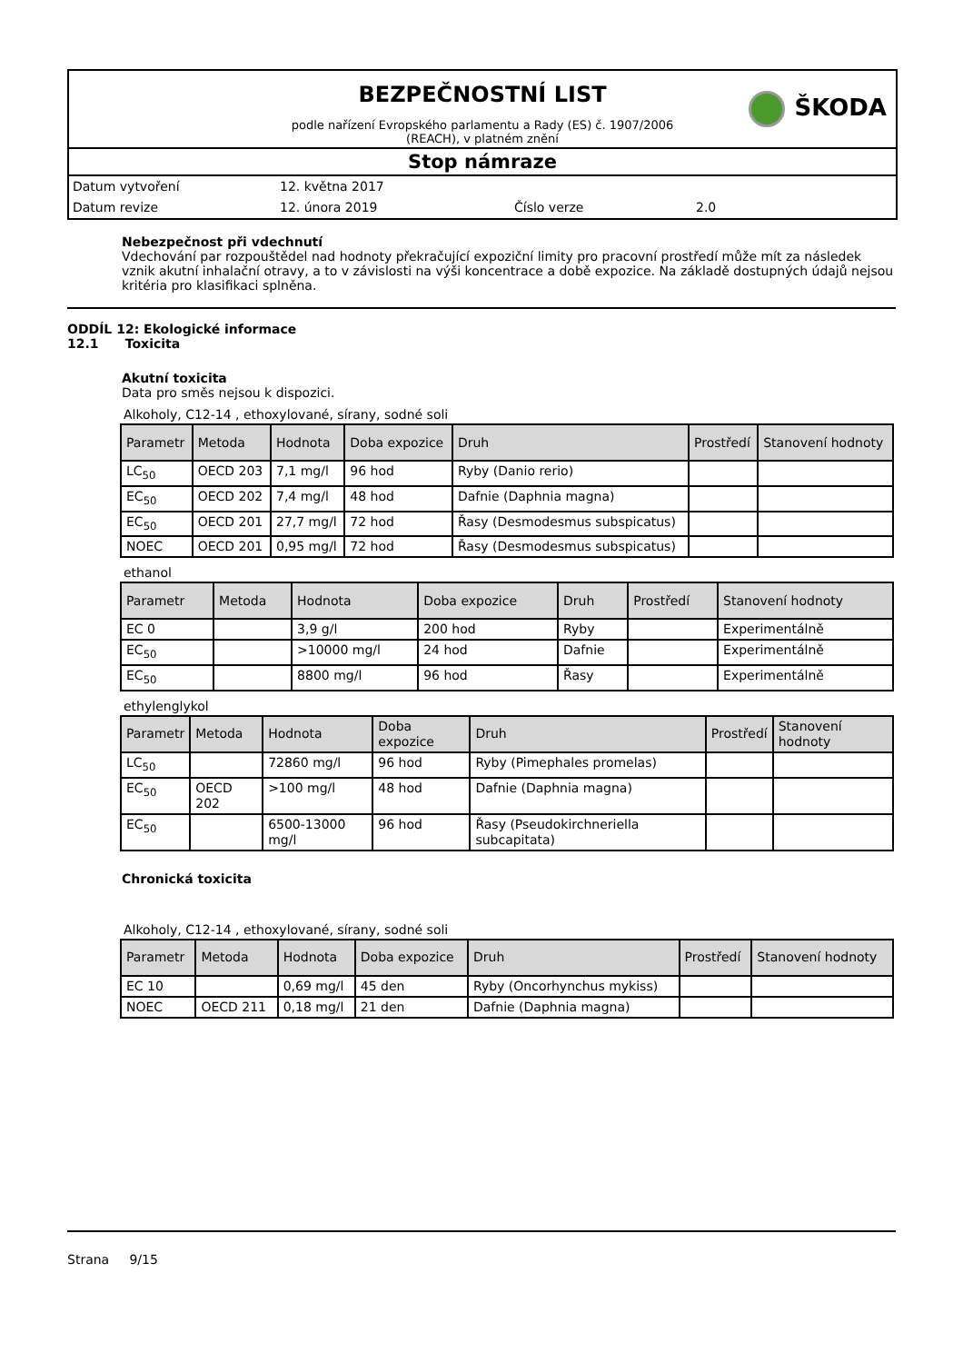ŠKODA
BEZPEČNOSTNÍ LIST
podle nařízení Evropského parlamentu a Rady (ES) č. 1907/2006
(REACH), v platném znění
Stop námraze
Datum vytvoření 12. května 2017
Datum revize 12. února 2019 Číslo verze 2.0
Nebezpečnost při vdechnutí
Vdechování par rozpouštědel nad hodnoty překračující expoziční limity pro pracovní prostředí může mít za následek vznik akutní inhalační otravy, a to v závislosti na výši koncentrace a době expozice. Na základě dostupných údajů nejsou kritéria pro klasifikaci splněna.
ODDÍL 12: Ekologické informace
12.1 Toxicita
Akutní toxicita
Data pro směs nejsou k dispozici.
Alkoholy, C12-14 , ethoxylované, sírany, sodné soli
| Parametr | Metoda | Hodnota | Doba expozice | Druh | Prostředí | Stanovení hodnoty |
| --- | --- | --- | --- | --- | --- | --- |
| LC<sub>50</sub> | OECD 203 | 7,1 mg/l | 96 hod | Ryby (Danio rerio) | | |
| EC<sub>50</sub> | OECD 202 | 7,4 mg/l | 48 hod | Dafnie (Daphnia magna) | | |
| EC<sub>50</sub> | OECD 201 | 27,7 mg/l | 72 hod | Řasy (Desmodesmus subspicatus) | | |
| NOEC | OECD 201 | 0,95 mg/l | 72 hod | Řasy (Desmodesmus subspicatus) | | |
ethanol
| Parametr | Metoda | Hodnota | Doba expozice | Druh | Prostředí | Stanovení hodnoty |
| --- | --- | --- | --- | --- | --- | --- |
| EC 0 | | 3,9 g/l | 200 hod | Ryby | | Experimentálně |
| EC<sub>50</sub> | | >10000 mg/l | 24 hod | Dafnie | | Experimentálně |
| EC<sub>50</sub> | | 8800 mg/l | 96 hod | Řasy | | Experimentálně |
ethylenglykol
| Parametr | Metoda | Hodnota | Doba expozice | Druh | Prostředí | Stanovení hodnoty |
| --- | --- | --- | --- | --- | --- | --- |
| LC<sub>50</sub> | | 72860 mg/l | 96 hod | Ryby (Pimephales promelas) | | |
| EC<sub>50</sub> | OECD 202 | >100 mg/l | 48 hod | Dafnie (Daphnia magna) | | |
| EC<sub>50</sub> | | 6500-13000 mg/l | 96 hod | Řasy (Pseudokirchneriella subcapitata) | | |
Chronická toxicita
Alkoholy, C12-14 , ethoxylované, sírany, sodné soli
| Parametr | Metoda | Hodnota | Doba expozice | Druh | Prostředí | Stanovení hodnoty |
| --- | --- | --- | --- | --- | --- | --- |
| EC 10 | | 0,69 mg/l | 45 den | Ryby (Oncorhynchus mykiss) | | |
| NOEC | OECD 211 | 0,18 mg/l | 21 den | Dafnie (Daphnia magna) | | |
Strana 9/15